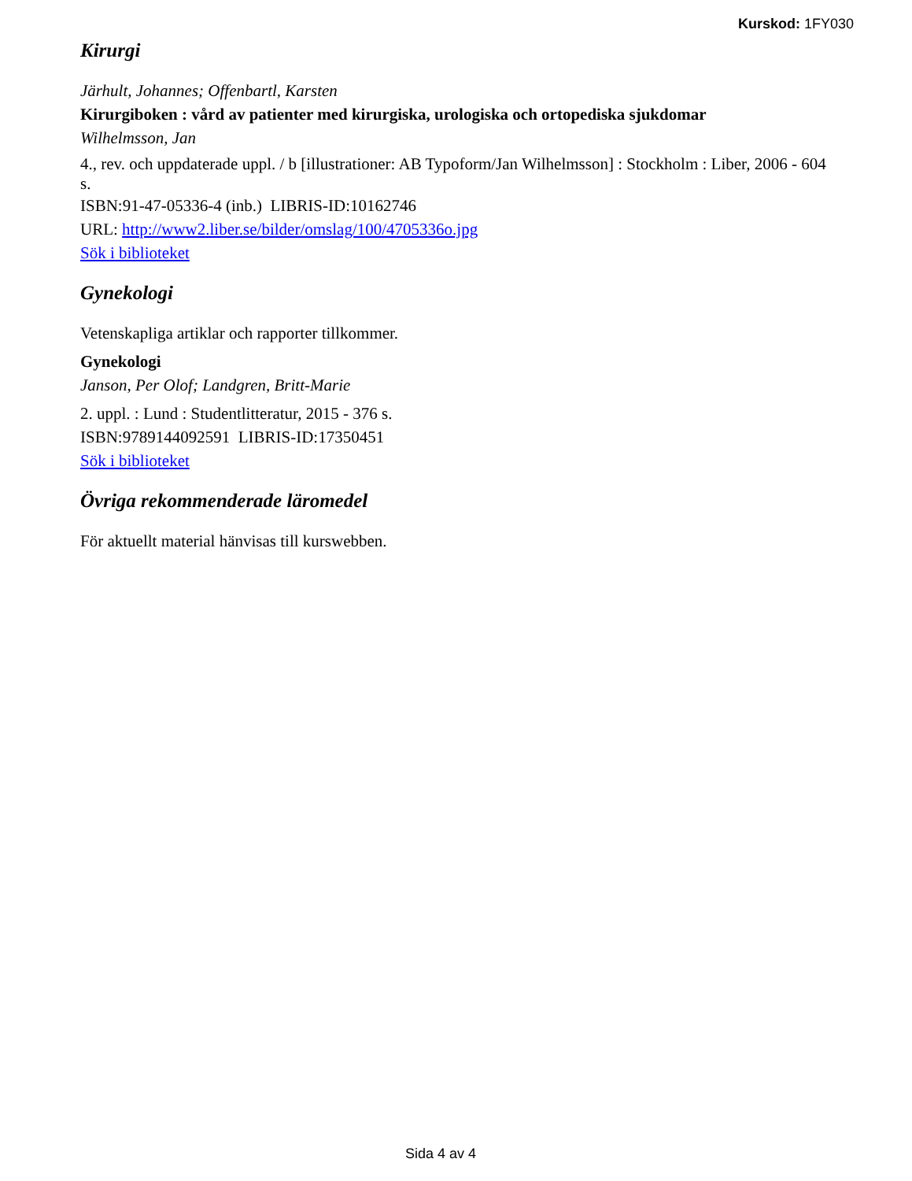Kurskod: 1FY030
Kirurgi
Järhult, Johannes; Offenbartl, Karsten
Kirurgiboken : vård av patienter med kirurgiska, urologiska och ortopediska sjukdomar
Wilhelmsson, Jan
4., rev. och uppdaterade uppl. / b [illustrationer: AB Typoform/Jan Wilhelmsson] : Stockholm : Liber, 2006 - 604 s.
ISBN:91-47-05336-4 (inb.) LIBRIS-ID:10162746
URL: http://www2.liber.se/bilder/omslag/100/4705336o.jpg
Sök i biblioteket
Gynekologi
Vetenskapliga artiklar och rapporter tillkommer.
Gynekologi
Janson, Per Olof; Landgren, Britt-Marie
2. uppl. : Lund : Studentlitteratur, 2015 - 376 s.
ISBN:9789144092591 LIBRIS-ID:17350451
Sök i biblioteket
Övriga rekommenderade läromedel
För aktuellt material hänvisas till kurswebben.
Sida 4 av 4